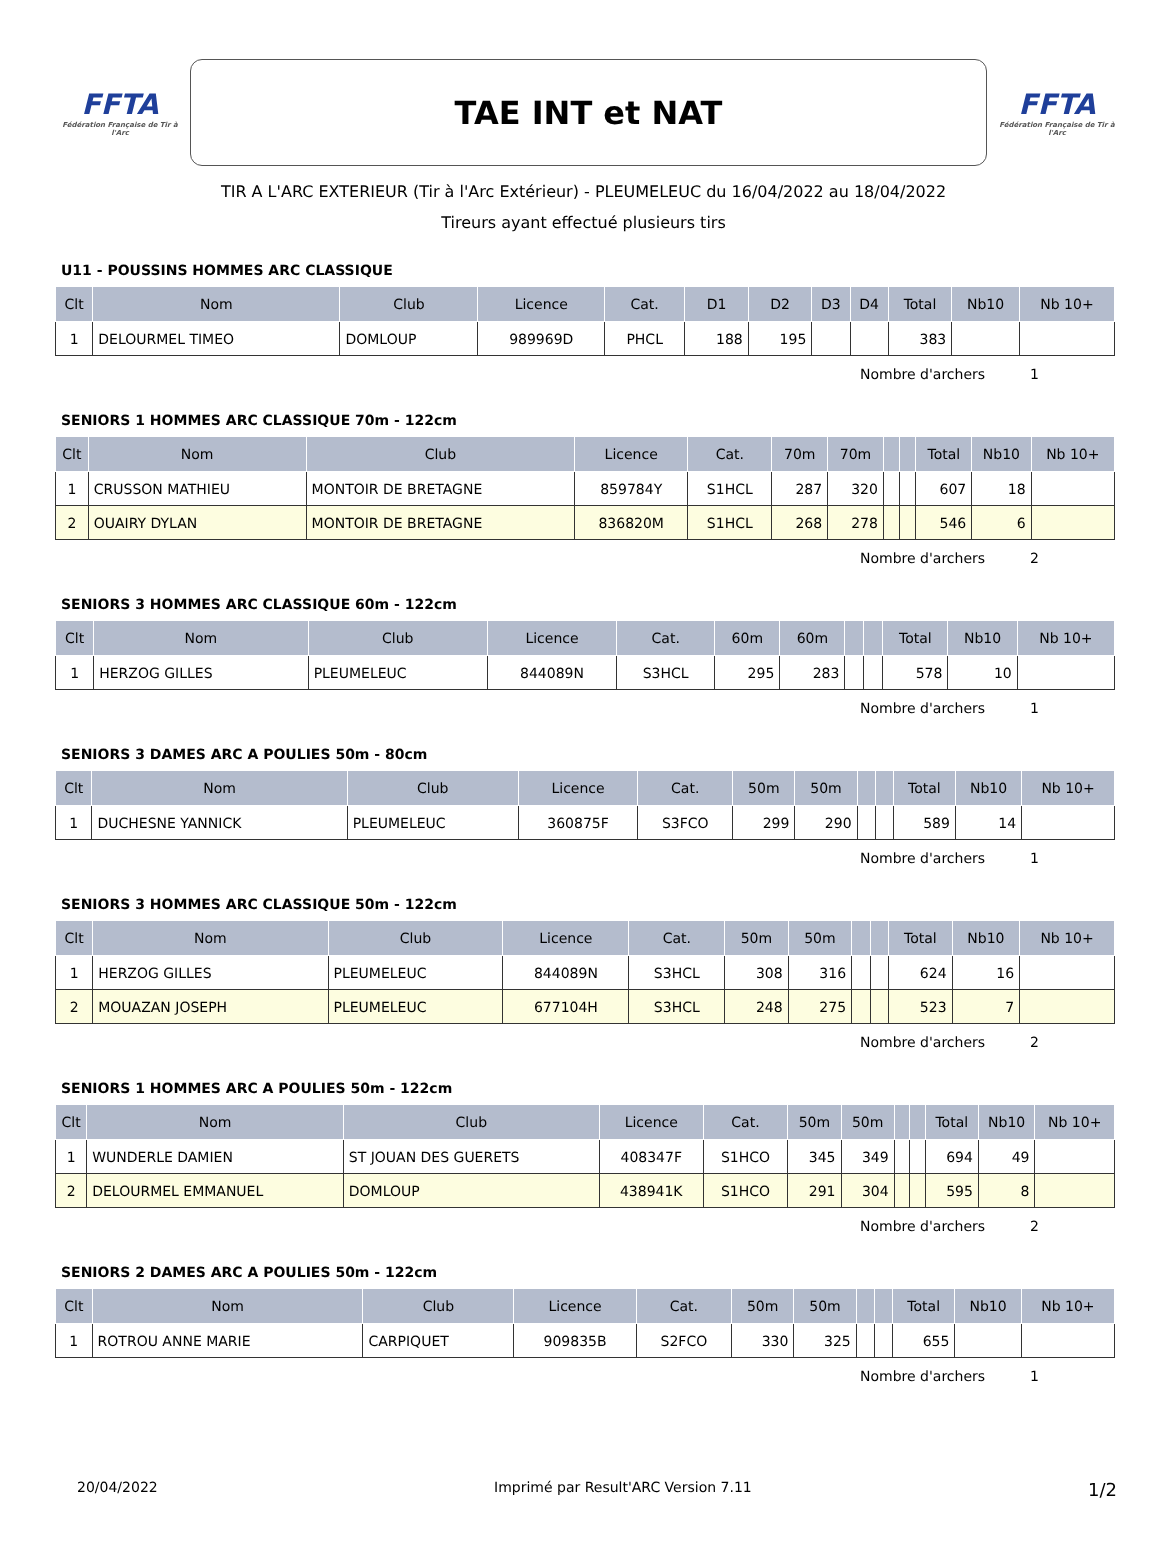FFTA
Fédération Française de Tir à l'Arc
TAE INT et NAT
FFTA
Fédération Française de Tir à l'Arc
TIR A L'ARC EXTERIEUR (Tir à l'Arc Extérieur) - PLEUMELEUC du 16/04/2022 au 18/04/2022
Tireurs ayant effectué plusieurs tirs
U11 - POUSSINS HOMMES ARC CLASSIQUE
| Clt | Nom | Club | Licence | Cat. | D1 | D2 | D3 | D4 | Total | Nb10 | Nb 10+ |
| --- | --- | --- | --- | --- | --- | --- | --- | --- | --- | --- | --- |
| 1 | DELOURMEL TIMEO | DOMLOUP | 989969D | PHCL | 188 | 195 | | | 383 | | |
Nombre d'archers 1
SENIORS 1 HOMMES ARC CLASSIQUE 70m - 122cm
| Clt | Nom | Club | Licence | Cat. | 70m | 70m | | | Total | Nb10 | Nb 10+ |
| --- | --- | --- | --- | --- | --- | --- | --- | --- | --- | --- | --- |
| 1 | CRUSSON MATHIEU | MONTOIR DE BRETAGNE | 859784Y | S1HCL | 287 | 320 | | | 607 | 18 | |
| 2 | OUAIRY DYLAN | MONTOIR DE BRETAGNE | 836820M | S1HCL | 268 | 278 | | | 546 | 6 | |
Nombre d'archers 2
SENIORS 3 HOMMES ARC CLASSIQUE 60m - 122cm
| Clt | Nom | Club | Licence | Cat. | 60m | 60m | | | Total | Nb10 | Nb 10+ |
| --- | --- | --- | --- | --- | --- | --- | --- | --- | --- | --- | --- |
| 1 | HERZOG GILLES | PLEUMELEUC | 844089N | S3HCL | 295 | 283 | | | 578 | 10 | |
Nombre d'archers 1
SENIORS 3 DAMES ARC A POULIES 50m - 80cm
| Clt | Nom | Club | Licence | Cat. | 50m | 50m | | | Total | Nb10 | Nb 10+ |
| --- | --- | --- | --- | --- | --- | --- | --- | --- | --- | --- | --- |
| 1 | DUCHESNE YANNICK | PLEUMELEUC | 360875F | S3FCO | 299 | 290 | | | 589 | 14 | |
Nombre d'archers 1
SENIORS 3 HOMMES ARC CLASSIQUE 50m - 122cm
| Clt | Nom | Club | Licence | Cat. | 50m | 50m | | | Total | Nb10 | Nb 10+ |
| --- | --- | --- | --- | --- | --- | --- | --- | --- | --- | --- | --- |
| 1 | HERZOG GILLES | PLEUMELEUC | 844089N | S3HCL | 308 | 316 | | | 624 | 16 | |
| 2 | MOUAZAN JOSEPH | PLEUMELEUC | 677104H | S3HCL | 248 | 275 | | | 523 | 7 | |
Nombre d'archers 2
SENIORS 1 HOMMES ARC A POULIES 50m - 122cm
| Clt | Nom | Club | Licence | Cat. | 50m | 50m | | | Total | Nb10 | Nb 10+ |
| --- | --- | --- | --- | --- | --- | --- | --- | --- | --- | --- | --- |
| 1 | WUNDERLE DAMIEN | ST JOUAN DES GUERETS | 408347F | S1HCO | 345 | 349 | | | 694 | 49 | |
| 2 | DELOURMEL EMMANUEL | DOMLOUP | 438941K | S1HCO | 291 | 304 | | | 595 | 8 | |
Nombre d'archers 2
SENIORS 2 DAMES ARC A POULIES 50m - 122cm
| Clt | Nom | Club | Licence | Cat. | 50m | 50m | | | Total | Nb10 | Nb 10+ |
| --- | --- | --- | --- | --- | --- | --- | --- | --- | --- | --- | --- |
| 1 | ROTROU ANNE MARIE | CARPIQUET | 909835B | S2FCO | 330 | 325 | | | 655 | | |
Nombre d'archers 1
20/04/2022 Imprimé par Result'ARC Version 7.11 1/2